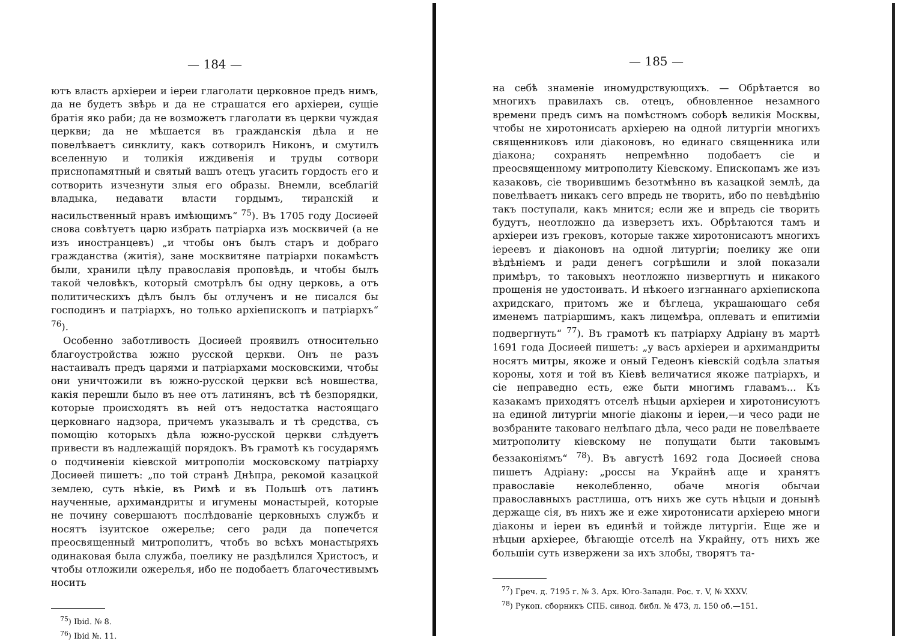— 184 —
ютъ власть архіереи и іереи глаголати церковное предъ нимъ, да не будетъ звѣрь и да не страшатся его архіереи, сущіе братія яко раби; да не возможетъ глаголати въ церкви чуждая церкви; да не мѣшается въ гражданскія дѣла и не повелѣваетъ синклиту, какъ сотворилъ Никонъ, и смутилъ вселенную и толикія иждивенія и труды сотвори приснопамятный и святый вашъ отецъ угасить гордость его и сотворить изчезнути злыя его образы. Внемли, всеблагій владыка, недавати власти гордымъ, тиранскій и насильственный нравъ имѣющимъ“ <sup>75</sup>). Въ 1705 году Досиѳей снова совѣтуетъ царю избрать патріарха изъ москвичей (а не изъ иностранцевъ) „и чтобы онъ былъ старъ и добраго гражданства (житія), зане москвитяне патріархи покамѣстъ были, хранили цѣлу православія проповѣдь, и чтобы былъ такой человѣкъ, который смотрѣлъ бы одну церковь, а отъ политическихъ дѣлъ былъ бы отлученъ и не писался бы господинъ и патріархъ, но только архіепископъ и патріархъ“ <sup>76</sup>).
Особенно заботливость Досиѳей проявилъ относительно благоустройства южно русской церкви. Онъ не разъ настаивалъ предъ царями и патріархами московскими, чтобы они уничтожили въ южно-русской церкви всѣ новшества, какія перешли было въ нее отъ латинянъ, всѣ тѣ безпорядки, которые происходятъ въ ней отъ недостатка настоящаго церковнаго надзора, причемъ указывалъ и тѣ средства, съ помощію которыхъ дѣла южно-русской церкви слѣдуетъ привести въ надлежащій порядокъ. Въ грамотѣ къ государямъ о подчиненіи кіевской митрополіи московскому патріарху Досиѳей пишетъ: „по той странѣ Днѣпра, рекомой казацкой землею, суть нѣкіе, въ Римѣ и въ Польшѣ отъ латинъ наученные, архимандриты и игумены монастырей, которые не почину совершаютъ послѣдованіе церковныхъ службъ и носятъ ізуитское ожерелье; сего ради да попечется преосвященный митрополитъ, чтобъ во всѣхъ монастыряхъ одинаковая была служба, поелику не раздѣлился Христосъ, и чтобы отложили ожерелья, ибо не подобаетъ благочестивымъ носить
<sup>75</sup>) Ibid. № 8.
<sup>76</sup>) Ibid №. 11.
— 185 —
на себѣ знаменіе иномудрствующихъ. — Обрѣтается во многихъ правилахъ св. отецъ, обновленное незамнoго времени предъ симъ на помѣстномъ соборѣ великія Москвы, чтобы не хиротонисать архіерею на одной литургіи многихъ священниковъ или діаконовъ, но единаго священника или діакона; сохранять непремѣнно подобаетъ сіе и преосвященному митрополиту Кіевскому. Епископамъ же изъ казаковъ, сіе творившимъ безотмѣнно въ казацкой землѣ, да повелѣваетъ никакъ сего впредь не творить, ибо по невѣдѣнію такъ поступали, какъ мнится; если же и впредь сіе творить будутъ, неотложно да изверзетъ ихъ. Обрѣтаются тамъ и архіереи изъ грековъ, которые также хиротонисаютъ многихъ іереевъ и діаконовъ на одной литургіи; поелику же они вѣдѣніемъ и ради денегъ согрѣшили и злой показали примѣръ, то таковыхъ неотложно низвергнуть и никакого прощенія не удостоивать. И нѣкоего изгнаннаго архіепископа ахридскаго, притомъ же и бѣглеца, украшающаго себя именемъ патріаршимъ, какъ лицемѣра, оплевать и епитиміи подвергнуть“ <sup>77</sup>). Въ грамотѣ къ патріарху Адріану въ мартѣ 1691 года Досиѳей пишетъ: „у васъ архіереи и архимандриты носятъ митры, якоже и оный Гедеонъ кіевскій содѣла златыя короны, хотя и той въ Кіевѣ величатися якоже патріархъ, и сіе неправедно есть, еже быти многимъ главамъ... Къ казакамъ приходятъ отселѣ нѣцыи архіереи и хиротонисуютъ на единой литургіи многіе діаконы и іереи,—и чесо ради не возбраните таковаго нелѣпаго дѣла, чесо ради не повелѣваете митрополиту кіевскому не попущати быти таковымъ беззаконіямъ“ <sup>78</sup>). Въ августѣ 1692 года Досиѳей снова пишетъ Адріану: „россы на Украйнѣ аще и хранятъ православіе неколебленно, обаче многія обычаи православныхъ растлиша, отъ нихъ же суть нѣцыи и донынѣ держаще сія, въ нихъ же и еже хиротонисати архіерею многи діаконы и іереи въ единѣй и тойжде литургіи. Еще же и нѣцыи архіерее, бѣгающіе отселѣ на Украйну, отъ нихъ же большіи суть извержени за ихъ злобы, творятъ та-
<sup>77</sup>) Греч. д. 7195 г. № 3. Арх. Юго-Западн. Рос. т. V, № XXXV.
<sup>78</sup>) Рукоп. сборникъ СПБ. синод. библ. № 473, л. 150 об.—151.